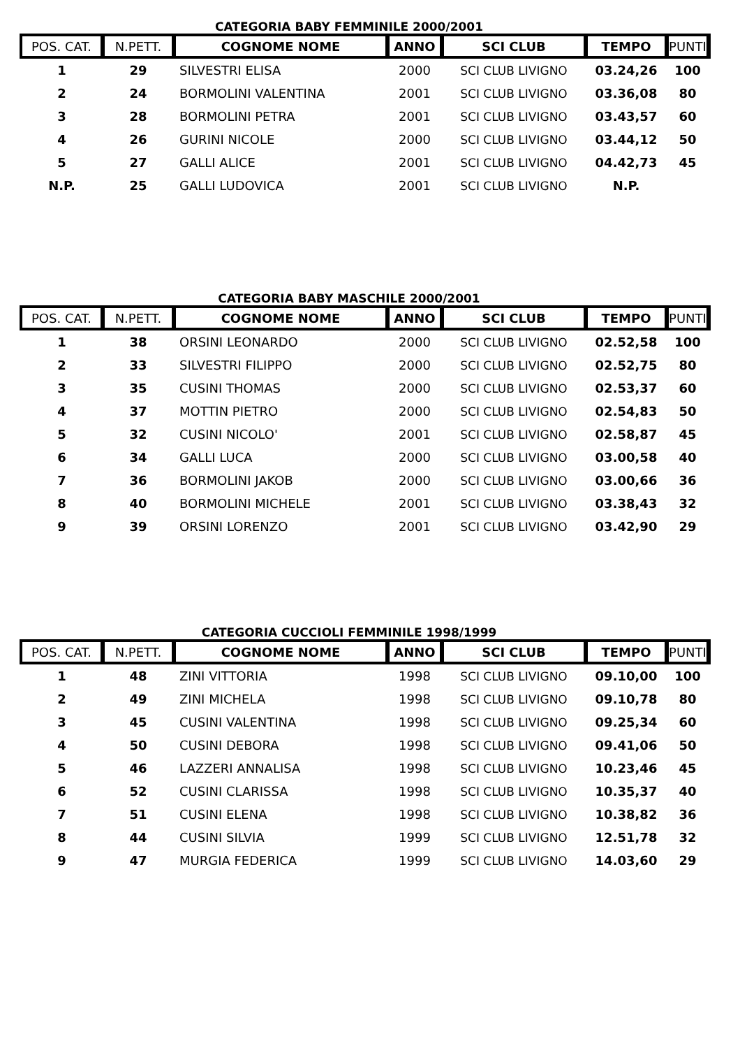CATEGORIA BABY FEMMINILE 2000/2001
| POS. CAT. | N.PETT. | COGNOME NOME | ANNO | SCI CLUB | TEMPO | PUNTI |
| --- | --- | --- | --- | --- | --- | --- |
| 1 | 29 | SILVESTRI ELISA | 2000 | SCI CLUB LIVIGNO | 03.24,26 | 100 |
| 2 | 24 | BORMOLINI VALENTINA | 2001 | SCI CLUB LIVIGNO | 03.36,08 | 80 |
| 3 | 28 | BORMOLINI PETRA | 2001 | SCI CLUB LIVIGNO | 03.43,57 | 60 |
| 4 | 26 | GURINI NICOLE | 2000 | SCI CLUB LIVIGNO | 03.44,12 | 50 |
| 5 | 27 | GALLI ALICE | 2001 | SCI CLUB LIVIGNO | 04.42,73 | 45 |
| N.P. | 25 | GALLI LUDOVICA | 2001 | SCI CLUB LIVIGNO | N.P. | |
CATEGORIA BABY MASCHILE 2000/2001
| POS. CAT. | N.PETT. | COGNOME NOME | ANNO | SCI CLUB | TEMPO | PUNTI |
| --- | --- | --- | --- | --- | --- | --- |
| 1 | 38 | ORSINI LEONARDO | 2000 | SCI CLUB LIVIGNO | 02.52,58 | 100 |
| 2 | 33 | SILVESTRI FILIPPO | 2000 | SCI CLUB LIVIGNO | 02.52,75 | 80 |
| 3 | 35 | CUSINI THOMAS | 2000 | SCI CLUB LIVIGNO | 02.53,37 | 60 |
| 4 | 37 | MOTTIN PIETRO | 2000 | SCI CLUB LIVIGNO | 02.54,83 | 50 |
| 5 | 32 | CUSINI NICOLO' | 2001 | SCI CLUB LIVIGNO | 02.58,87 | 45 |
| 6 | 34 | GALLI LUCA | 2000 | SCI CLUB LIVIGNO | 03.00,58 | 40 |
| 7 | 36 | BORMOLINI JAKOB | 2000 | SCI CLUB LIVIGNO | 03.00,66 | 36 |
| 8 | 40 | BORMOLINI MICHELE | 2001 | SCI CLUB LIVIGNO | 03.38,43 | 32 |
| 9 | 39 | ORSINI LORENZO | 2001 | SCI CLUB LIVIGNO | 03.42,90 | 29 |
CATEGORIA CUCCIOLI FEMMINILE 1998/1999
| POS. CAT. | N.PETT. | COGNOME NOME | ANNO | SCI CLUB | TEMPO | PUNTI |
| --- | --- | --- | --- | --- | --- | --- |
| 1 | 48 | ZINI VITTORIA | 1998 | SCI CLUB LIVIGNO | 09.10,00 | 100 |
| 2 | 49 | ZINI MICHELA | 1998 | SCI CLUB LIVIGNO | 09.10,78 | 80 |
| 3 | 45 | CUSINI VALENTINA | 1998 | SCI CLUB LIVIGNO | 09.25,34 | 60 |
| 4 | 50 | CUSINI DEBORA | 1998 | SCI CLUB LIVIGNO | 09.41,06 | 50 |
| 5 | 46 | LAZZERI ANNALISA | 1998 | SCI CLUB LIVIGNO | 10.23,46 | 45 |
| 6 | 52 | CUSINI CLARISSA | 1998 | SCI CLUB LIVIGNO | 10.35,37 | 40 |
| 7 | 51 | CUSINI ELENA | 1998 | SCI CLUB LIVIGNO | 10.38,82 | 36 |
| 8 | 44 | CUSINI SILVIA | 1999 | SCI CLUB LIVIGNO | 12.51,78 | 32 |
| 9 | 47 | MURGIA FEDERICA | 1999 | SCI CLUB LIVIGNO | 14.03,60 | 29 |